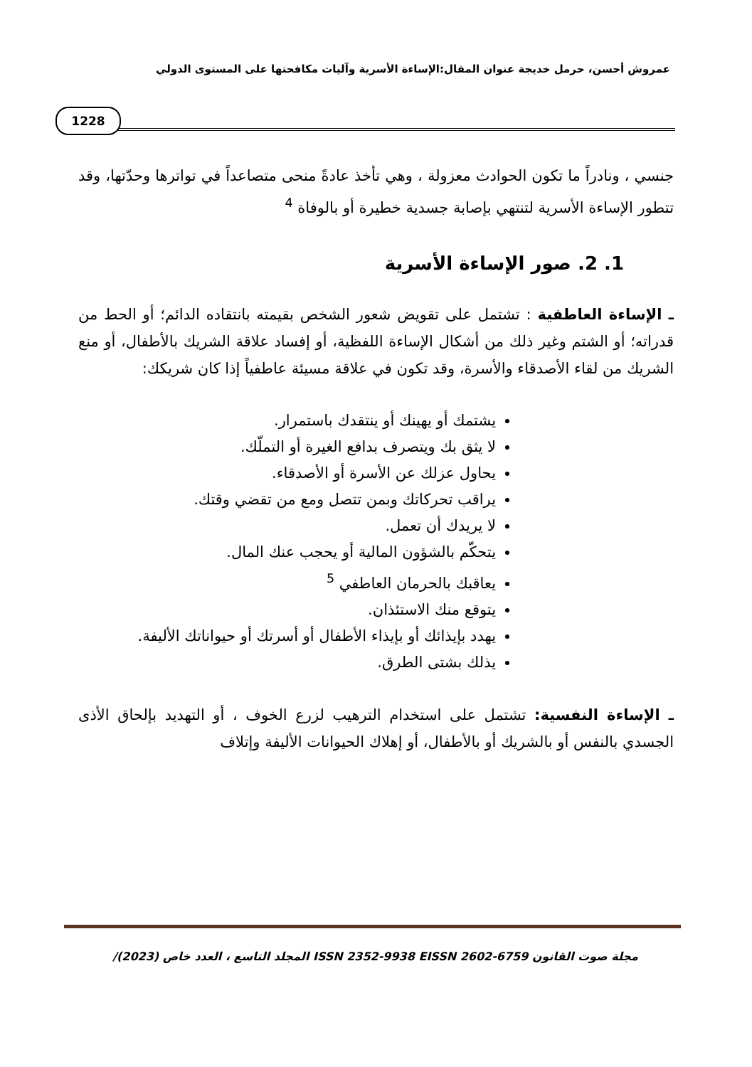عمروش أحسن، حرمل خديجة عنوان المقال:الإساءة الأسرية وآليات مكافحتها على المستوى الدولي
1228
جنسي ، ونادراً ما تكون الحوادث معزولة ، وهي تأخذ عادةً منحى متصاعداً في تواترها وحدّتها، وقد تتطور الإساءة الأسرية لتنتهي بإصابة جسدية خطيرة أو بالوفاة <sup>4</sup>
1. 2. صور الإساءة الأسرية
ـ الإساءة العاطفية : تشتمل على تقويض شعور الشخص بقيمته بانتقاده الدائم؛ أو الحط من قدراته؛ أو الشتم وغير ذلك من أشكال الإساءة اللفظية، أو إفساد علاقة الشريك بالأطفال، أو منع الشريك من لقاء الأصدقاء والأسرة، وقد تكون في علاقة مسيئة عاطفياً إذا كان شريكك:
يشتمك أو يهينك أو ينتقدك باستمرار.
لا يثق بك ويتصرف بدافع الغيرة أو التملّك.
يحاول عزلك عن الأسرة أو الأصدقاء.
يراقب تحركاتك وبمن تتصل ومع من تقضي وقتك.
لا يريدك أن تعمل.
يتحكّم بالشؤون المالية أو يحجب عنك المال.
يعاقبك بالحرمان العاطفي <sup>5</sup>
يتوقع منك الاستئذان.
يهدد بإيذائك أو بإيذاء الأطفال أو أسرتك أو حيواناتك الأليفة.
يذلك بشتى الطرق.
ـ الإساءة النفسية: تشتمل على استخدام الترهيب لزرع الخوف ، أو التهديد بإلحاق الأذى الجسدي بالنفس أو بالشريك أو بالأطفال، أو إهلاك الحيوانات الأليفة وإتلاف
مجلة صوت القانون ISSN 2352-9938 EISSN 2602-6759 المجلد التاسع ، العدد خاص /(2023)